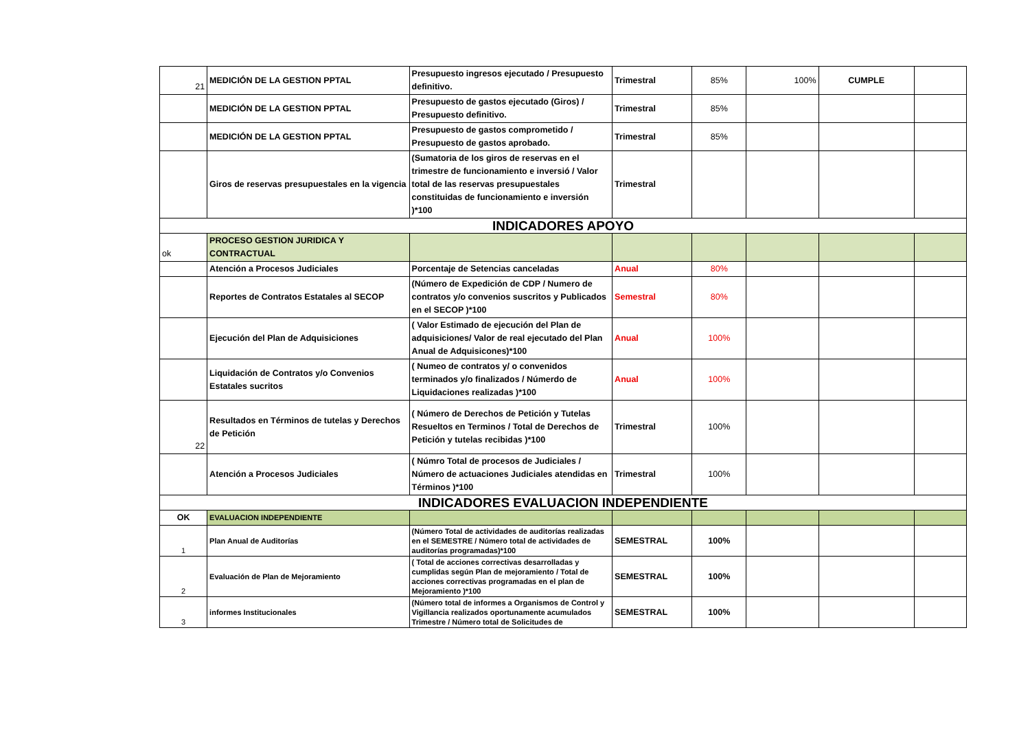| 21 | MEDICIÓN DE LA GESTION PPTAL | Presupuesto ingresos ejecutado / Presupuesto definitivo. | Trimestral | 85% | 100% | CUMPLE | |
| | MEDICIÓN DE LA GESTION PPTAL | Presupuesto de gastos ejecutado (Giros) / Presupuesto definitivo. | Trimestral | 85% | | | |
| | MEDICIÓN DE LA GESTION PPTAL | Presupuesto de gastos comprometido / Presupuesto de gastos aprobado. | Trimestral | 85% | | | |
| | Giros de reservas presupuestales en la vigencia | (Sumatoria de los giros de reservas en el trimestre de funcionamiento e inversió / Valor total de las reservas presupuestales constituidas de funcionamiento e inversión )*100 | Trimestral | | | | |
| INDICADORES APOYO | | | | | | | |
| ok | PROCESO GESTION JURIDICA Y CONTRACTUAL | | | | | | |
| | Atención a Procesos Judiciales | Porcentaje de Setencias canceladas | Anual | 80% | | | |
| | Reportes de Contratos Estatales al SECOP | (Número de Expedición de CDP / Numero de contratos y/o convenios suscritos y Publicados en el SECOP )*100 | Semestral | 80% | | | |
| | Ejecución del Plan de Adquisiciones | ( Valor Estimado de ejecución del Plan de adquisiciones/ Valor de real ejecutado del Plan Anual de Adquisicones)*100 | Anual | 100% | | | |
| | Liquidación de Contratos y/o Convenios Estatales sucritos | ( Numeo de contratos y/ o convenidos terminados y/o finalizados / Númerdo de Liquidaciones realizadas )*100 | Anual | 100% | | | |
| 22 | Resultados en Términos de tutelas y Derechos de Petición | ( Número de Derechos de Petición y Tutelas Resueltos en Terminos / Total de Derechos de Petición y tutelas recibidas )*100 | Trimestral | 100% | | | |
| | Atención a Procesos Judiciales | ( Númro Total de procesos de Judiciales / Número de actuaciones Judiciales atendidas en Términos )*100 | Trimestral | 100% | | | |
| INDICADORES EVALUACION INDEPENDIENTE | | | | | | | |
| OK | EVALUACION INDEPENDIENTE | | | | | | |
| 1 | Plan Anual de Auditorías | (Número Total de actividades de auditorías realizadas en el SEMESTRE / Número total de actividades de auditorías programadas)*100 | SEMESTRAL | 100% | | | |
| 2 | Evaluación de Plan de Mejoramiento | ( Total de acciones correctivas desarrolladas y cumplidas según Plan de mejoramiento / Total de acciones correctivas programadas en el plan de Mejoramiento )*100 | SEMESTRAL | 100% | | | |
| 3 | informes Institucionales | (Número total de informes a Organismos de Control y Vigillancia realizados oportunamente acumulados Trimestre / Número total de Solicitudes de | SEMESTRAL | 100% | | | |